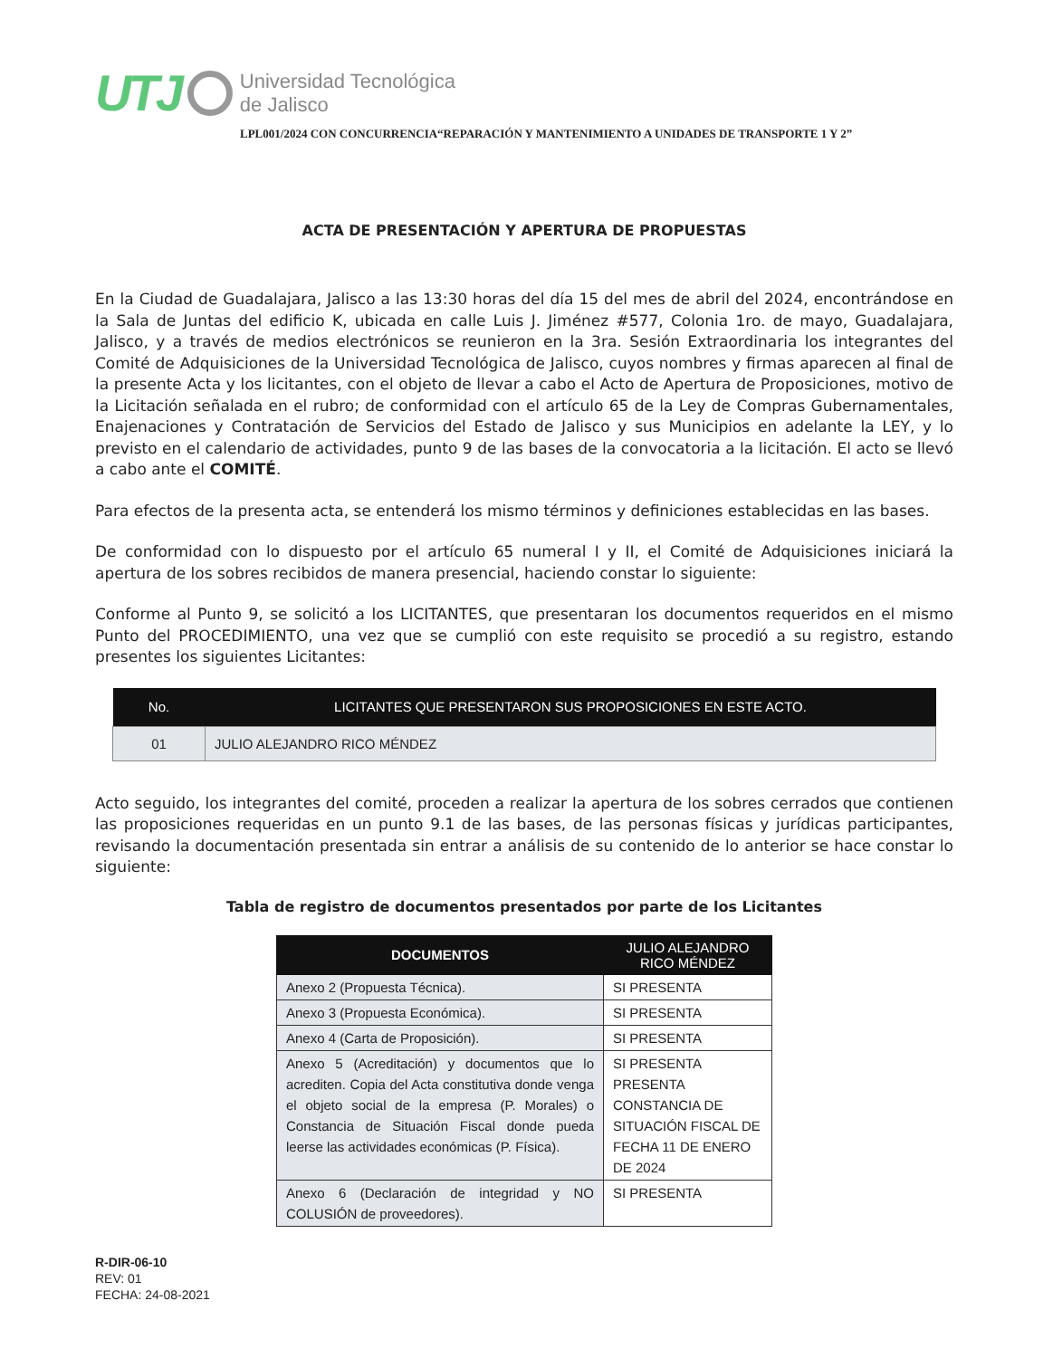UTJ
Universidad Tecnológica
de Jalisco
LPL001/2024 CON CONCURRENCIA“REPARACIÓN Y MANTENIMIENTO A UNIDADES DE TRANSPORTE 1 Y 2”
ACTA DE PRESENTACIÓN Y APERTURA DE PROPUESTAS
En la Ciudad de Guadalajara, Jalisco a las 13:30 horas del día 15 del mes de abril del 2024, encontrándose en la Sala de Juntas del edificio K, ubicada en calle Luis J. Jiménez #577, Colonia 1ro. de mayo, Guadalajara, Jalisco, y a través de medios electrónicos se reunieron en la 3ra. Sesión Extraordinaria los integrantes del Comité de Adquisiciones de la Universidad Tecnológica de Jalisco, cuyos nombres y firmas aparecen al final de la presente Acta y los licitantes, con el objeto de llevar a cabo el Acto de Apertura de Proposiciones, motivo de la Licitación señalada en el rubro; de conformidad con el artículo 65 de la Ley de Compras Gubernamentales, Enajenaciones y Contratación de Servicios del Estado de Jalisco y sus Municipios en adelante la LEY, y lo previsto en el calendario de actividades, punto 9 de las bases de la convocatoria a la licitación. El acto se llevó a cabo ante el COMITÉ.
Para efectos de la presenta acta, se entenderá los mismo términos y definiciones establecidas en las bases.
De conformidad con lo dispuesto por el artículo 65 numeral I y II, el Comité de Adquisiciones iniciará la apertura de los sobres recibidos de manera presencial, haciendo constar lo siguiente:
Conforme al Punto 9, se solicitó a los LICITANTES, que presentaran los documentos requeridos en el mismo Punto del PROCEDIMIENTO, una vez que se cumplió con este requisito se procedió a su registro, estando presentes los siguientes Licitantes:
| No. | LICITANTES QUE PRESENTARON SUS PROPOSICIONES EN ESTE ACTO. |
| --- | --- |
| 01 | JULIO ALEJANDRO RICO MÉNDEZ |
Acto seguido, los integrantes del comité, proceden a realizar la apertura de los sobres cerrados que contienen las proposiciones requeridas en un punto 9.1 de las bases, de las personas físicas y jurídicas participantes, revisando la documentación presentada sin entrar a análisis de su contenido de lo anterior se hace constar lo siguiente:
Tabla de registro de documentos presentados por parte de los Licitantes
| DOCUMENTOS | JULIO ALEJANDRO RICO MÉNDEZ |
| --- | --- |
| Anexo 2 (Propuesta Técnica). | SI PRESENTA |
| Anexo 3 (Propuesta Económica). | SI PRESENTA |
| Anexo 4 (Carta de Proposición). | SI PRESENTA |
| Anexo 5 (Acreditación) y documentos que lo acrediten. Copia del Acta constitutiva donde venga el objeto social de la empresa (P. Morales) o Constancia de Situación Fiscal donde pueda leerse las actividades económicas (P. Física). | SI PRESENTA PRESENTA CONSTANCIA DE SITUACIÓN FISCAL DE FECHA 11 DE ENERO DE 2024 |
| Anexo 6 (Declaración de integridad y NO COLUSIÓN de proveedores). | SI PRESENTA |
R-DIR-06-10
REV: 01
FECHA: 24-08-2021